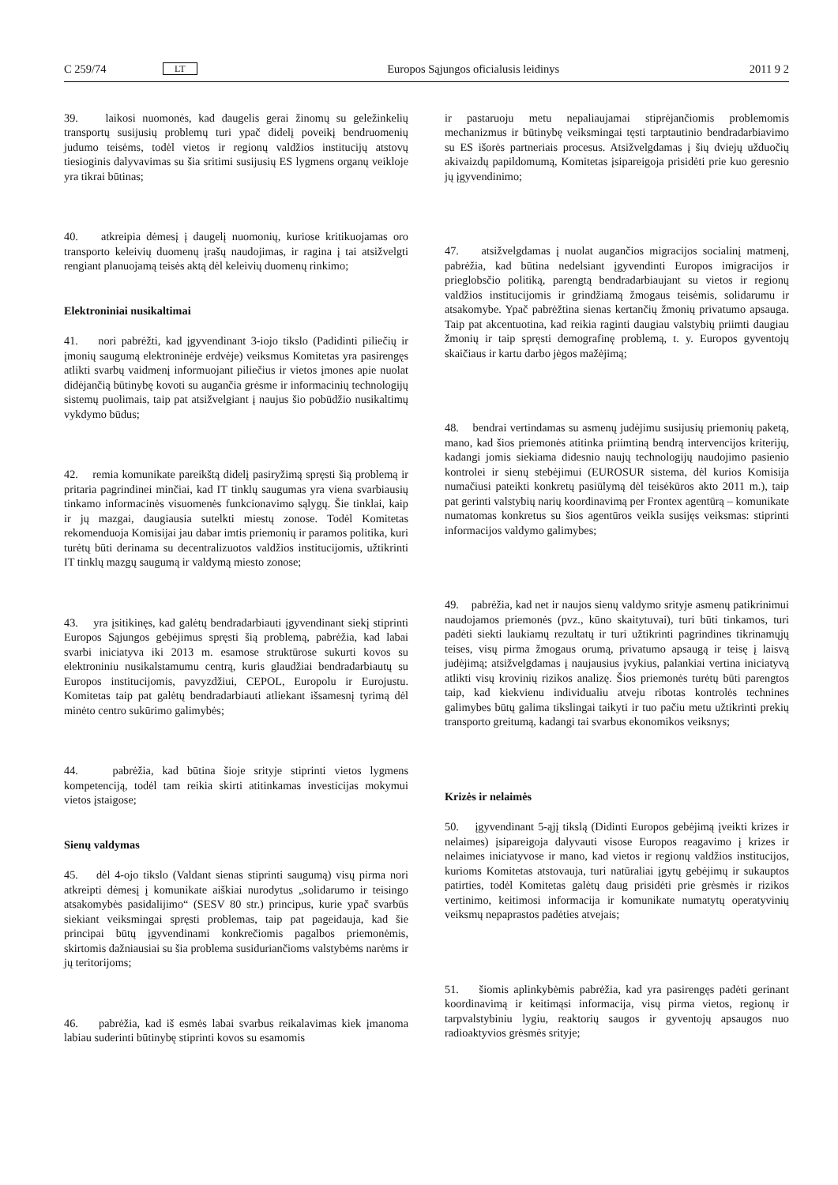C 259/74 LT Europos Sąjungos oficialusis leidinys 2011 9 2
39. laikosi nuomonės, kad daugelis gerai žinomų su geležinkelių transportų susijusių problemų turi ypač didelį poveikį bendruomenių judumo teisėms, todėl vietos ir regionų valdžios institucijų atstovų tiesioginis dalyvavimas su šia sritimi susijusių ES lygmens organų veikloje yra tikrai būtinas;
40. atkreipia dėmesį į daugelį nuomonių, kuriose kritikuojamas oro transporto keleivių duomenų įrašų naudojimas, ir ragina į tai atsižvelgti rengiant planuojamą teisės aktą dėl keleivių duomenų rinkimo;
Elektroniniai nusikaltimai
41. nori pabrėžti, kad įgyvendinant 3-iojo tikslo (Padidinti piliečių ir įmonių saugumą elektroninėje erdvėje) veiksmus Komitetas yra pasirengęs atlikti svarbų vaidmenį informuojant piliečius ir vietos įmones apie nuolat didėjančią būtinybę kovoti su augančia grėsme ir informacinių technologijų sistemų puolimais, taip pat atsižvelgiant į naujus šio pobūdžio nusikaltimų vykdymo būdus;
42. remia komunikate pareikštą didelį pasiryžimą spręsti šią problemą ir pritaria pagrindinei minčiai, kad IT tinklų saugumas yra viena svarbiausių tinkamo informacinės visuomenės funkcionavimo sąlygų. Šie tinklai, kaip ir jų mazgai, daugiausia sutelkti miestų zonose. Todėl Komitetas rekomenduoja Komisijai jau dabar imtis priemonių ir paramos politika, kuri turėtų būti derinama su decentralizuotos valdžios institucijomis, užtikrinti IT tinklų mazgų saugumą ir valdymą miesto zonose;
43. yra įsitikinęs, kad galėtų bendradarbiauti įgyvendinant siekį stiprinti Europos Sąjungos gebėjimus spręsti šią problemą, pabrėžia, kad labai svarbi iniciatyva iki 2013 m. esamose struktūrose sukurti kovos su elektroniniu nusikalstamumu centrą, kuris glaudžiai bendradarbiautų su Europos institucijomis, pavyzdžiui, CEPOL, Europolu ir Eurojustu. Komitetas taip pat galėtų bendradarbiauti atliekant išsamesnį tyrimą dėl minėto centro sukūrimo galimybės;
44. pabrėžia, kad būtina šioje srityje stiprinti vietos lygmens kompetenciją, todėl tam reikia skirti atitinkamas investicijas mokymui vietos įstaigose;
Sienų valdymas
45. dėl 4-ojo tikslo (Valdant sienas stiprinti saugumą) visų pirma nori atkreipti dėmesį į komunikate aiškiai nurodytus „solidarumo ir teisingo atsakomybės pasidalijimo“ (SESV 80 str.) principus, kurie ypač svarbūs siekiant veiksmingai spręsti problemas, taip pat pageidauja, kad šie principai būtų įgyvendinami konkrečiomis pagalbos priemonėmis, skirtomis dažniausiai su šia problema susiduriančioms valstybėms narėms ir jų teritorijoms;
46. pabrėžia, kad iš esmės labai svarbus reikalavimas kiek įmanoma labiau suderinti būtinybę stiprinti kovos su esamomis
ir pastaruoju metu nepaliaujamai stiprėjančiomis problemomis mechanizmus ir būtinybę veiksmingai tęsti tarptautinio bendradarbiavimo su ES išorės partneriais procesus. Atsižvelgdamas į šių dviejų užduočių akivaizdų papildomumą, Komitetas įsipareigoja prisidėti prie kuo geresnio jų įgyvendinimo;
47. atsižvelgdamas į nuolat augančios migracijos socialinį matmenį, pabrėžia, kad būtina nedelsiant įgyvendinti Europos imigracijos ir prieglobsčio politiką, parengtą bendradarbiaujant su vietos ir regionų valdžios institucijomis ir grindžiamą žmogaus teisėmis, solidarumu ir atsakomybe. Ypač pabrėžtina sienas kertančių žmonių privatumo apsauga. Taip pat akcentuotina, kad reikia raginti daugiau valstybių priimti daugiau žmonių ir taip spręsti demografinę problemą, t. y. Europos gyventojų skaičiaus ir kartu darbo jėgos mažėjimą;
48. bendrai vertindamas su asmenų judėjimu susijusių priemonių paketą, mano, kad šios priemonės atitinka priimtiną bendrą intervencijos kriterijų, kadangi jomis siekiama didesnio naujų technologijų naudojimo pasienio kontrolei ir sienų stebėjimui (EUROSUR sistema, dėl kurios Komisija numačiusi pateikti konkretų pasiūlymą dėl teisėkūros akto 2011 m.), taip pat gerinti valstybių narių koordinavimą per Frontex agentūrą – komunikate numatomas konkretus su šios agentūros veikla susijęs veiksmas: stiprinti informacijos valdymo galimybes;
49. pabrėžia, kad net ir naujos sienų valdymo srityje asmenų patikrinimui naudojamos priemonės (pvz., kūno skaitytuvai), turi būti tinkamos, turi padėti siekti laukiamų rezultatų ir turi užtikrinti pagrindines tikrinamųjų teises, visų pirma žmogaus orumą, privatumo apsaugą ir teisę į laisvą judėjimą; atsižvelgdamas į naujausius įvykius, palankiai vertina iniciatyvą atlikti visų krovinių rizikos analizę. Šios priemonės turėtų būti parengtos taip, kad kiekvienu individualiu atveju ribotas kontrolės technines galimybes būtų galima tikslingai taikyti ir tuo pačiu metu užtikrinti prekių transporto greitumą, kadangi tai svarbus ekonomikos veiksnys;
Krizės ir nelaimės
50. įgyvendinant 5-ąjį tikslą (Didinti Europos gebėjimą įveikti krizes ir nelaimes) įsipareigoja dalyvauti visose Europos reagavimo į krizes ir nelaimes iniciatyvose ir mano, kad vietos ir regionų valdžios institucijos, kurioms Komitetas atstovauja, turi natūraliai įgytų gebėjimų ir sukauptos patirties, todėl Komitetas galėtų daug prisidėti prie grėsmės ir rizikos vertinimo, keitimosi informacija ir komunikate numatytų operatyvinių veiksmų nepaprastos padėties atvejais;
51. šiomis aplinkybėmis pabrėžia, kad yra pasirengęs padėti gerinant koordinavimą ir keitimąsi informacija, visų pirma vietos, regionų ir tarpvalstybiniu lygiu, reaktorių saugos ir gyventojų apsaugos nuo radioaktyvios grėsmės srityje;